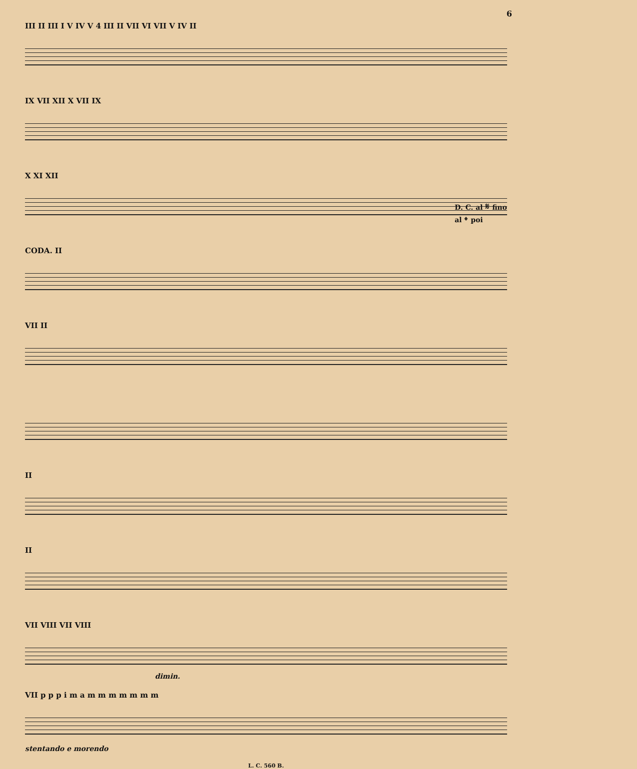6
III II III I V IV V 4 III II VII VI VII V IV II
IX VII XII X VII IX
X XI XII
D. C. al 𝄋 fino al 𝄌 poi
CODA. II
VII II
II
II
VII VIII VII VIII
dimin.
VII p p p i m a m m m m m m m
stentando e morendo
L. C. 560 B.